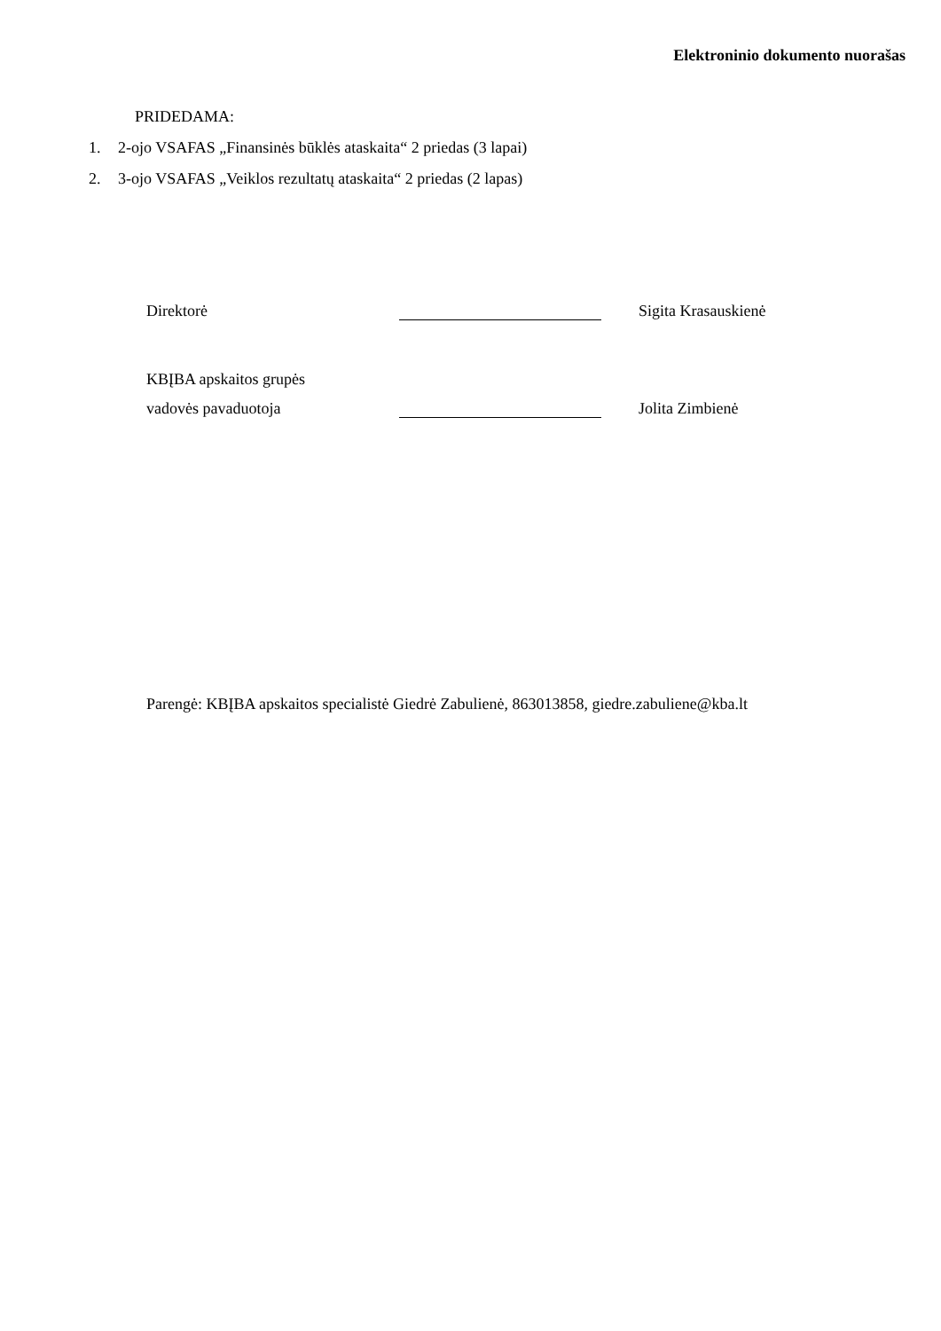Elektroninio dokumento nuorašas
PRIDEDAMA:
1. 2-ojo VSAFAS „Finansinės būklės ataskaita“ 2 priedas (3 lapai)
2. 3-ojo VSAFAS „Veiklos rezultatų ataskaita“ 2 priedas (2 lapas)
Direktorė Sigita Krasauskienė
KBĮBA apskaitos grupės
vadovės pavaduotoja Jolita Zimbienė
Parengė: KBĮBA apskaitos specialistė Giedrė Zabulienė, 863013858, giedre.zabuliene@kba.lt